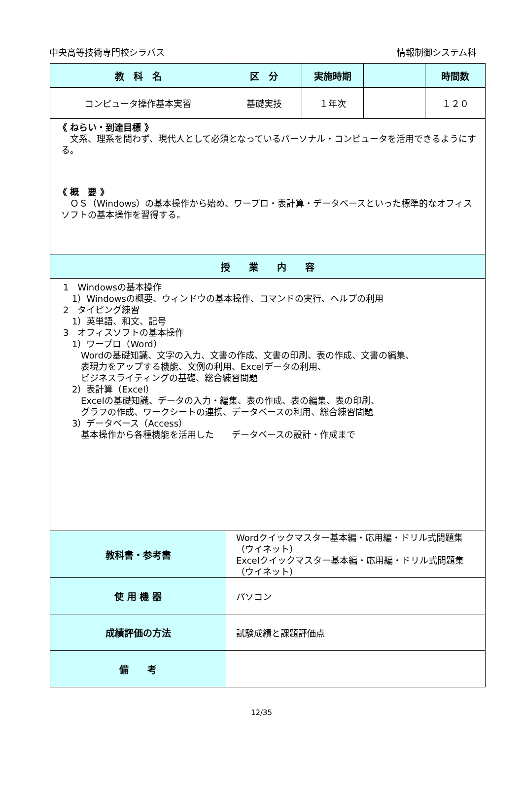中央高等技術専門校シラバス 情報制御システム科
| 教 科 名 | 区 分 | 実施時期 | | 時間数 |
| --- | --- | --- | --- | --- |
| コンピュータ操作基本実習 | 基礎実技 | １年次 | | １２０ |
| 《 ねらい・到達目標 》 文系、理系を問わず、現代人として必須となっているパーソナル・コンピュータを活用できるようにする。 《 概 要 》 ＯＳ（Windows）の基本操作から始め、ワープロ・表計算・データベースといった標準的なオフィスソフトの基本操作を習得する。 | | | | |
| 授 業 内 容 | | | | |
| 1 Windowsの基本操作 1）Windowsの概要、ウィンドウの基本操作、コマンドの実行、ヘルプの利用 2 タイピング練習 1）英単語、和文、記号 3 オフィスソフトの基本操作 1）ワープロ（Word） Wordの基礎知識、文字の入力、文書の作成、文書の印刷、表の作成、文書の編集、 表現力をアップする機能、文例の利用、Excelデータの利用、 ビジネスライティングの基礎、総合練習問題 2）表計算（Excel） Excelの基礎知識、データの入力・編集、表の作成、表の編集、表の印刷、 グラフの作成、ワークシートの連携、データベースの利用、総合練習問題 3）データベース（Access） 基本操作から各種機能を活用した データベースの設計・作成まで | | | | |
| 教科書・参考書 | Wordクイックマスター基本編・応用編・ドリル式問題集（ウイネット） Excelクイックマスター基本編・応用編・ドリル式問題集（ウイネット） | | | |
| 使 用 機 器 | パソコン | | | |
| 成績評価の方法 | 試験成績と課題評価点 | | | |
| 備 考 | | | | |
12/35